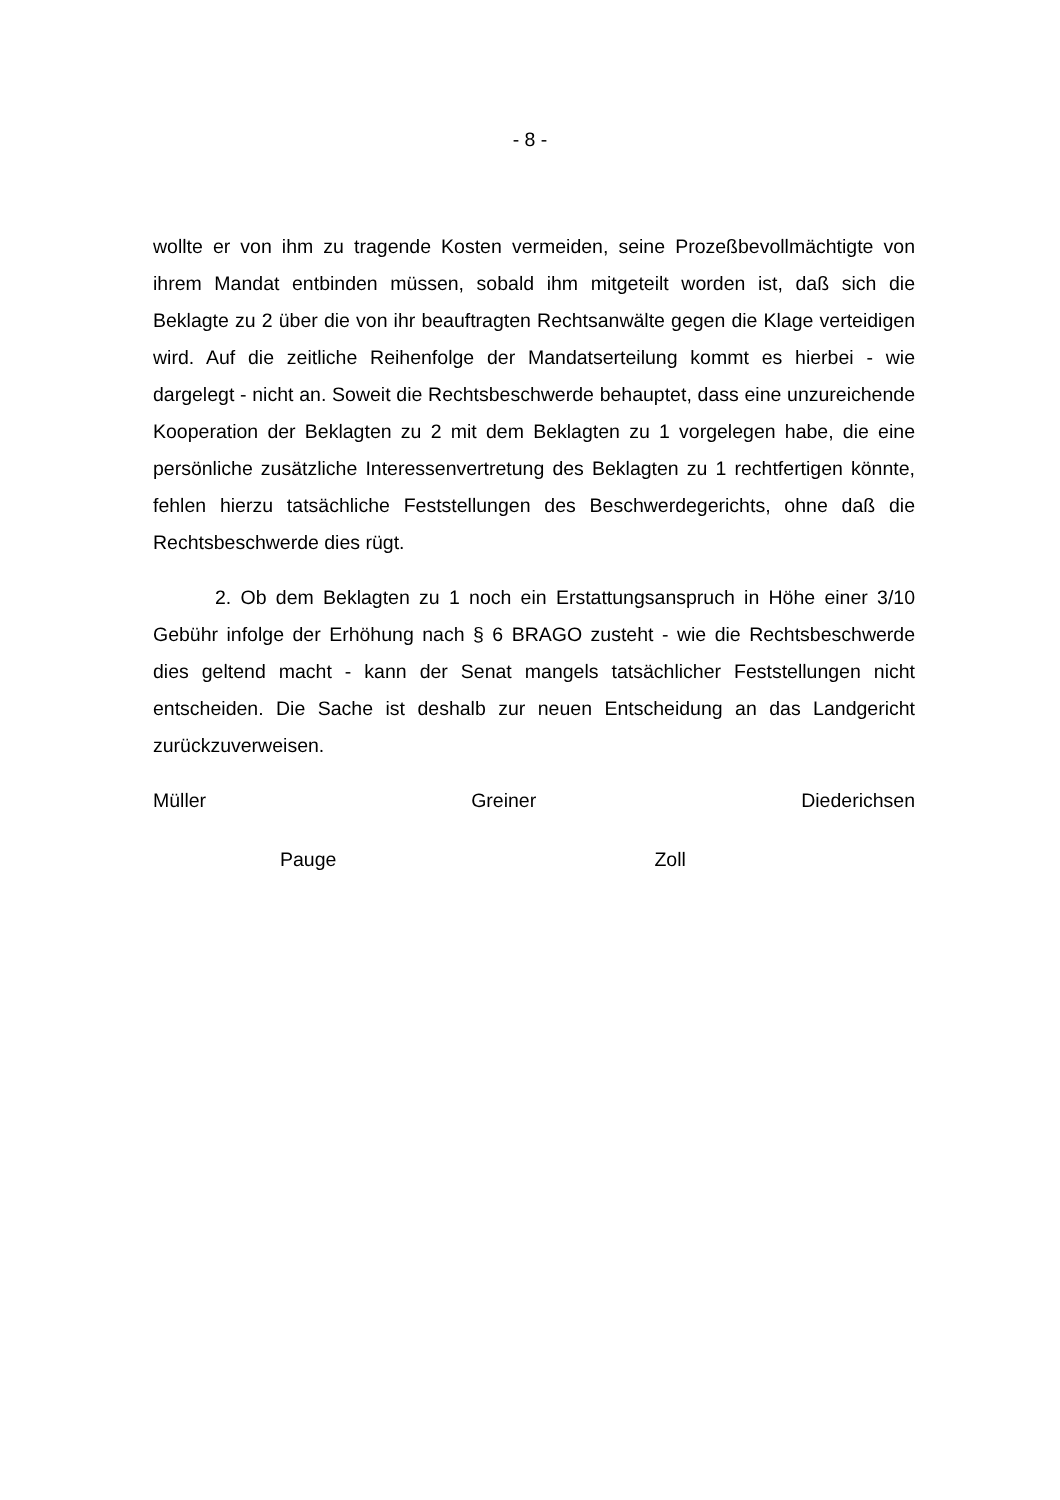- 8 -
wollte er von ihm zu tragende Kosten vermeiden, seine Prozeßbevollmächtigte von ihrem Mandat entbinden müssen, sobald ihm mitgeteilt worden ist, daß sich die Beklagte zu 2 über die von ihr beauftragten Rechtsanwälte gegen die Klage verteidigen wird. Auf die zeitliche Reihenfolge der Mandatserteilung kommt es hierbei - wie dargelegt - nicht an. Soweit die Rechtsbeschwerde behauptet, dass eine unzureichende Kooperation der Beklagten zu 2 mit dem Beklagten zu 1 vorgelegen habe, die eine persönliche zusätzliche Interessenvertretung des Beklagten zu 1 rechtfertigen könnte, fehlen hierzu tatsächliche Feststellungen des Beschwerdegerichts, ohne daß die Rechtsbeschwerde dies rügt.
2. Ob dem Beklagten zu 1 noch ein Erstattungsanspruch in Höhe einer 3/10 Gebühr infolge der Erhöhung nach § 6 BRAGO zusteht - wie die Rechtsbeschwerde dies geltend macht - kann der Senat mangels tatsächlicher Feststellungen nicht entscheiden. Die Sache ist deshalb zur neuen Entscheidung an das Landgericht zurückzuverweisen.
Müller Greiner Diederichsen
Pauge Zoll